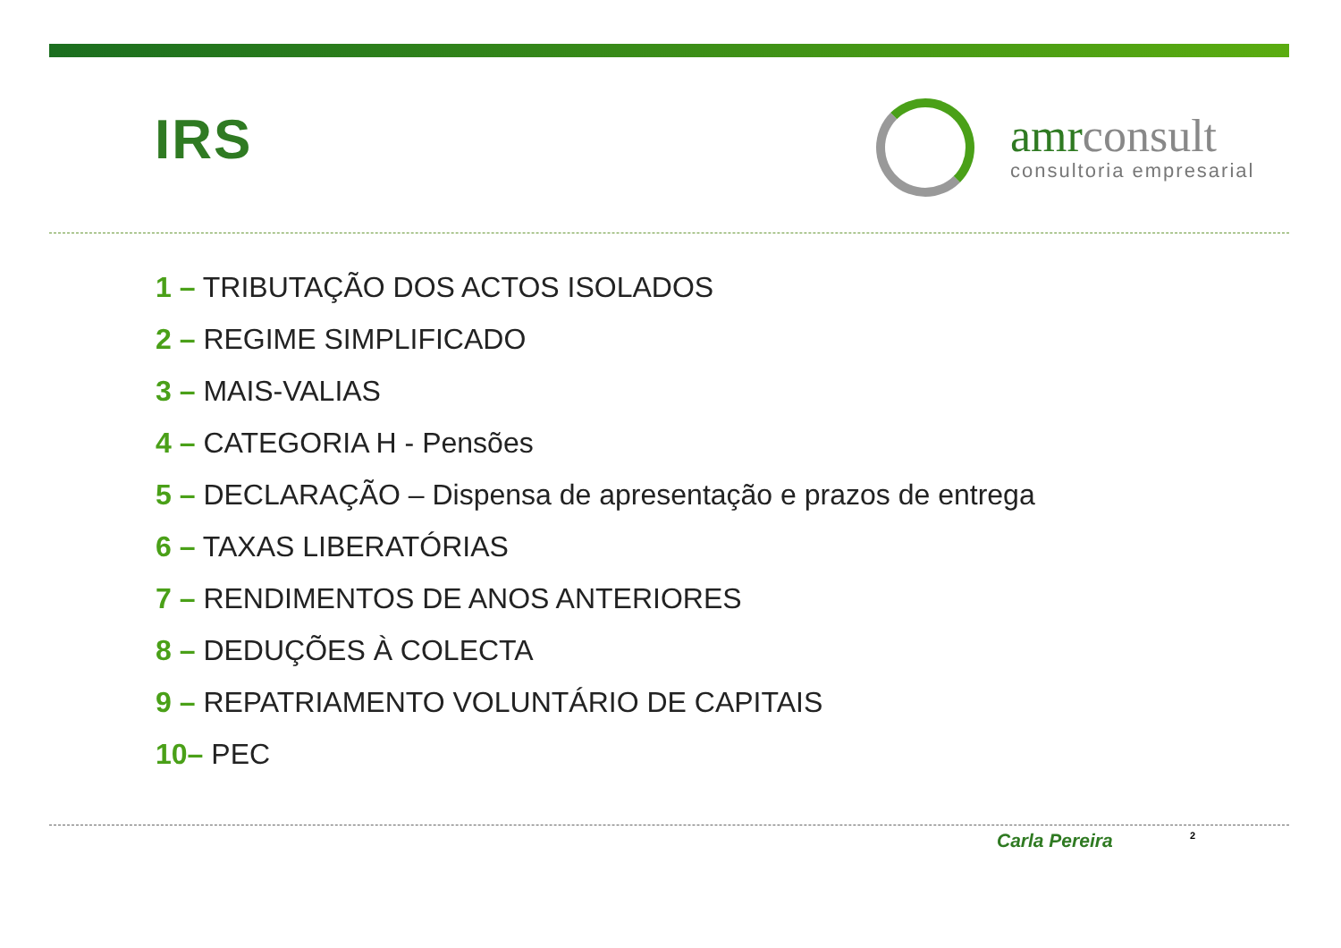IRS
amrconsult
consultoria empresarial
1 – TRIBUTAÇÃO DOS ACTOS ISOLADOS
2 – REGIME SIMPLIFICADO
3 – MAIS-VALIAS
4 – CATEGORIA H - Pensões
5 – DECLARAÇÃO – Dispensa de apresentação e prazos de entrega
6 – TAXAS LIBERATÓRIAS
7 – RENDIMENTOS DE ANOS ANTERIORES
8 – DEDUÇÕES À COLECTA
9 – REPATRIAMENTO VOLUNTÁRIO DE CAPITAIS
10– PEC
Carla Pereira 2